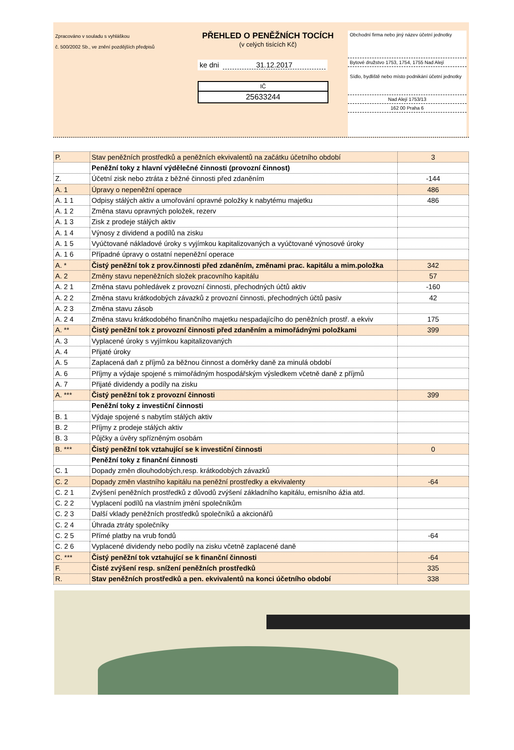Zpracováno v souladu s vyhláškou
č. 500/2002 Sb., ve znění pozdějších předpisů
PŘEHLED O PENĚŽNÍCH TOCÍCH
(v celých tisících Kč)
ke dni 31.12.2017
IČ
25633244
Obchodní firma nebo jiný název účetní jednotky
Bytové družstvo 1753, 1754, 1755 Nad Alejí
Sídlo, bydliště nebo místo podnikání účetní jednotky
Nad Alejí 1753/13
162 00 Praha 6
| P. | Stav peněžních prostředků a peněžních ekvivalentů na začátku účetního období | 3 |
| | Peněžní toky z hlavní výdělečné činnosti (provozní činnost) | |
| Z. | Účetní zisk nebo ztráta z běžné činnosti před zdaněním | -144 |
| A. 1 | Úpravy o nepeněžní operace | 486 |
| A. 1 1 | Odpisy stálých aktiv a umořování opravné položky k nabytému majetku | 486 |
| A. 1 2 | Změna stavu opravných položek, rezerv | |
| A. 1 3 | Zisk z prodeje stálých aktiv | |
| A. 1 4 | Výnosy z dividend a podílů na zisku | |
| A. 1 5 | Vyúčtované nákladové úroky s vyjímkou kapitalizovaných a vyúčtované výnosové úroky | |
| A. 1 6 | Případné úpravy o ostatní nepeněžní operace | |
| A. * | Čistý peněžní tok z prov.činnosti před zdaněním, změnami prac. kapitálu a mim.položka | 342 |
| A. 2 | Změny stavu nepeněžních složek pracovního kapitálu | 57 |
| A. 2 1 | Změna stavu pohledávek z provozní činnosti, přechodných účtů aktiv | -160 |
| A. 2 2 | Změna stavu krátkodobých závazků z provozní činnosti, přechodných účtů pasiv | 42 |
| A. 2 3 | Změna stavu zásob | |
| A. 2 4 | Změna stavu krátkodobého finančního majetku nespadajícího do peněžních prostř. a ekviv | 175 |
| A. ** | Čistý peněžní tok z provozní činnosti před zdaněním a mimořádnými položkami | 399 |
| A. 3 | Vyplacené úroky s vyjímkou kapitalizovaných | |
| A. 4 | Přijaté úroky | |
| A. 5 | Zaplacená daň z příjmů za běžnou činnost a doměrky daně za minulá období | |
| A. 6 | Příjmy a výdaje spojené s mimořádným hospodářským výsledkem včetně daně z příjmů | |
| A. 7 | Přijaté dividendy a podíly na zisku | |
| A. *** | Čistý peněžní tok z provozní činnosti | 399 |
| | Peněžní toky z investiční činnosti | |
| B. 1 | Výdaje spojené s nabytím stálých aktiv | |
| B. 2 | Příjmy z prodeje stálých aktiv | |
| B. 3 | Půjčky a úvěry spřízněným osobám | |
| B. *** | Čistý peněžní tok vztahující se k investiční činnosti | 0 |
| | Peněžní toky z finanční činnosti | |
| C. 1 | Dopady změn dlouhodobých,resp. krátkodobých závazků | |
| C. 2 | Dopady změn vlastního kapitálu na peněžní prostředky a ekvivalenty | -64 |
| C. 2 1 | Zvýšení peněžních prostředků z důvodů zvýšení základního kapitálu, emisního ážia atd. | |
| C. 2 2 | Vyplacení podílů na vlastním jmění společníkům | |
| C. 2 3 | Další vklady peněžních prostředků společníků a akcionářů | |
| C. 2 4 | Úhrada ztráty společníky | |
| C. 2 5 | Přímé platby na vrub fondů | -64 |
| C. 2 6 | Vyplacené dividendy nebo podíly na zisku včetně zaplacené daně | |
| C. *** | Čistý peněžní tok vztahující se k finanční činnosti | -64 |
| F. | Čisté zvýšení resp. snížení peněžních prostředků | 335 |
| R. | Stav peněžních prostředků a pen. ekvivalentů na konci účetního období | 338 |